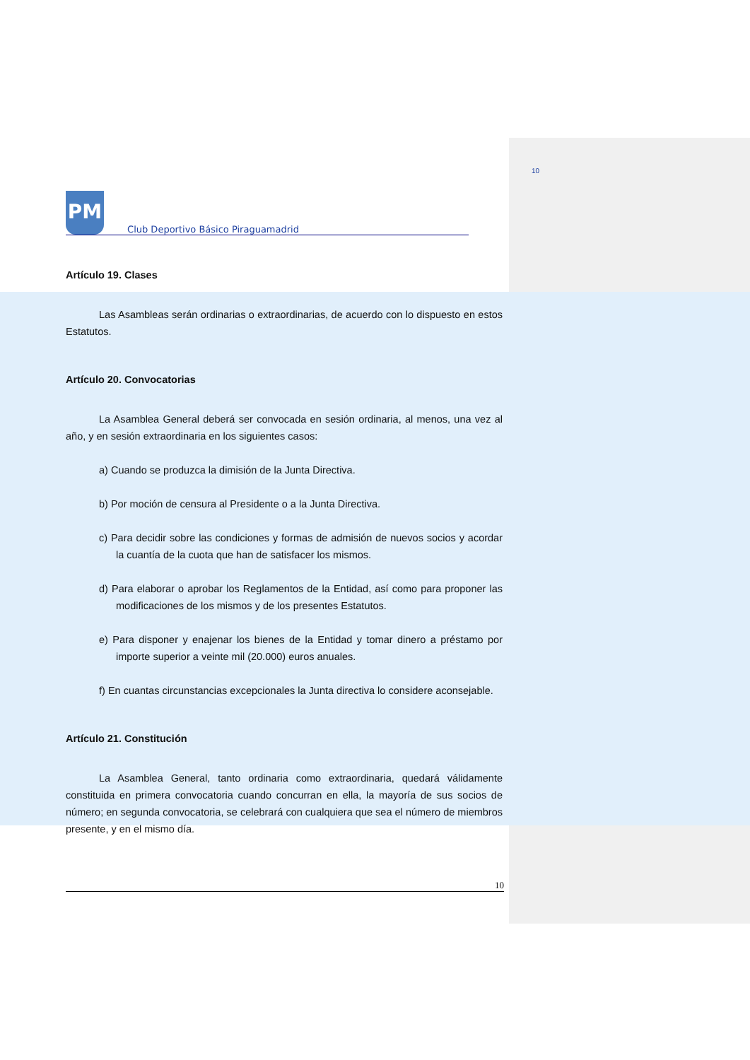10
PM Club Deportivo Básico Piraguamadrid
Artículo 19. Clases
Las Asambleas serán ordinarias o extraordinarias, de acuerdo con lo dispuesto en estos Estatutos.
Artículo 20. Convocatorias
La Asamblea General deberá ser convocada en sesión ordinaria, al menos, una vez al año, y en sesión extraordinaria en los siguientes casos:
a) Cuando se produzca la dimisión de la Junta Directiva.
b) Por moción de censura al Presidente o a la Junta Directiva.
c) Para decidir sobre las condiciones y formas de admisión de nuevos socios y acordar la cuantía de la cuota que han de satisfacer los mismos.
d) Para elaborar o aprobar los Reglamentos de la Entidad, así como para proponer las modificaciones de los mismos y de los presentes Estatutos.
e) Para disponer y enajenar los bienes de la Entidad y tomar dinero a préstamo por importe superior a veinte mil (20.000) euros anuales.
f) En cuantas circunstancias excepcionales la Junta directiva lo considere aconsejable.
Artículo 21. Constitución
La Asamblea General, tanto ordinaria como extraordinaria, quedará válidamente constituida en primera convocatoria cuando concurran en ella, la mayoría de sus socios de número; en segunda convocatoria, se celebrará con cualquiera que sea el número de miembros presente, y en el mismo día.
10